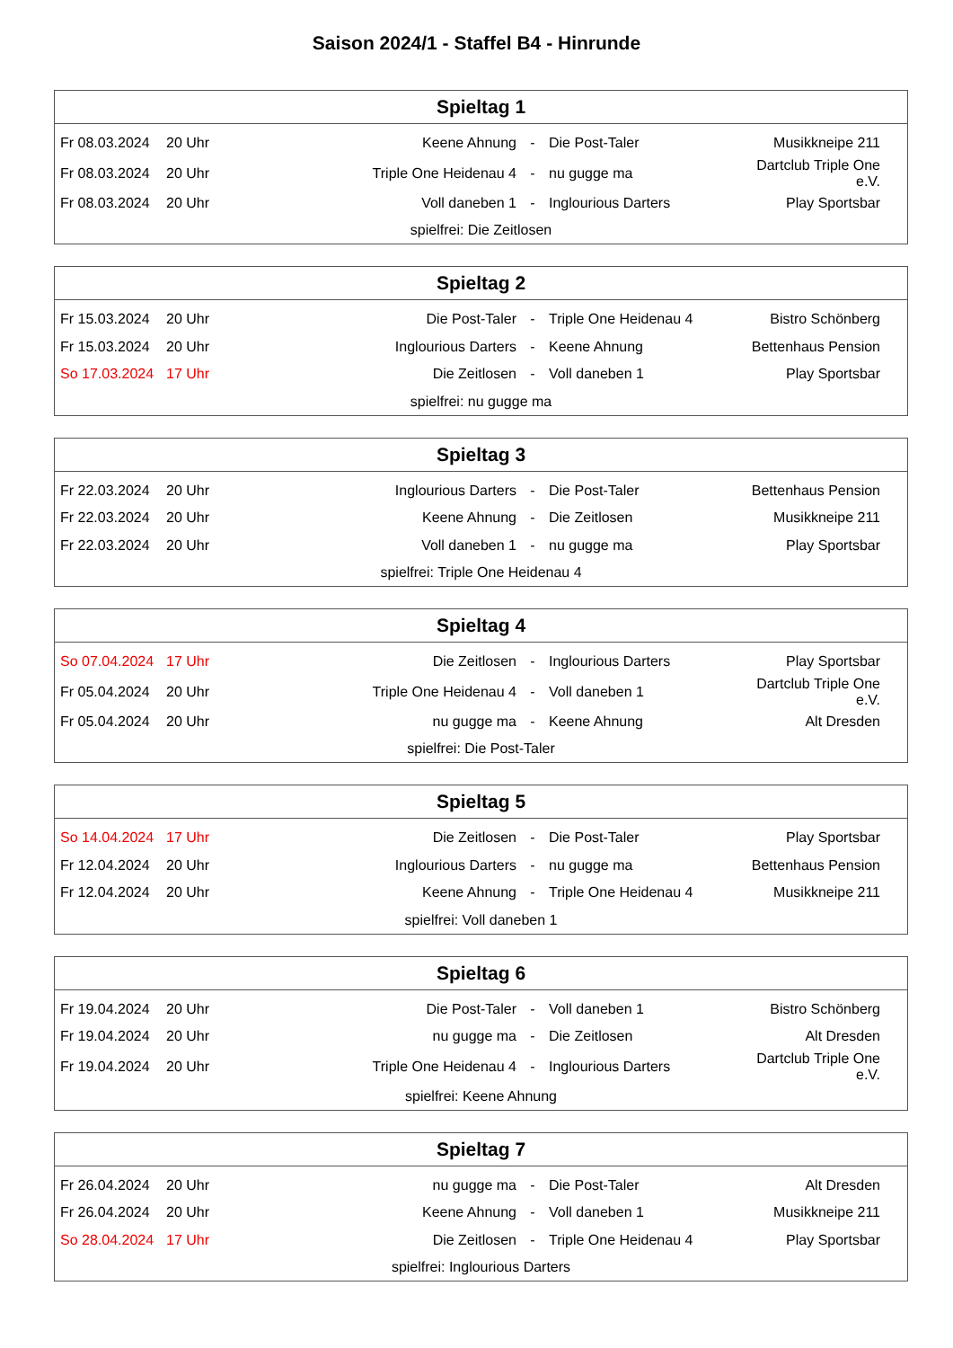Saison 2024/1 - Staffel B4 - Hinrunde
| Spieltag 1 | | | | | |
| --- | --- | --- | --- | --- | --- |
| Fr 08.03.2024 | 20 Uhr | Keene Ahnung | - | Die Post-Taler | Musikkneipe 211 |
| Fr 08.03.2024 | 20 Uhr | Triple One Heidenau 4 | - | nu gugge ma | Dartclub Triple One e.V. |
| Fr 08.03.2024 | 20 Uhr | Voll daneben 1 | - | Inglourious Darters | Play Sportsbar |
| spielfrei: Die Zeitlosen | | | | | |
| Spieltag 2 | | | | | |
| --- | --- | --- | --- | --- | --- |
| Fr 15.03.2024 | 20 Uhr | Die Post-Taler | - | Triple One Heidenau 4 | Bistro Schönberg |
| Fr 15.03.2024 | 20 Uhr | Inglourious Darters | - | Keene Ahnung | Bettenhaus Pension |
| So 17.03.2024 | 17 Uhr | Die Zeitlosen | - | Voll daneben 1 | Play Sportsbar |
| spielfrei: nu gugge ma | | | | | |
| Spieltag 3 | | | | | |
| --- | --- | --- | --- | --- | --- |
| Fr 22.03.2024 | 20 Uhr | Inglourious Darters | - | Die Post-Taler | Bettenhaus Pension |
| Fr 22.03.2024 | 20 Uhr | Keene Ahnung | - | Die Zeitlosen | Musikkneipe 211 |
| Fr 22.03.2024 | 20 Uhr | Voll daneben 1 | - | nu gugge ma | Play Sportsbar |
| spielfrei: Triple One Heidenau 4 | | | | | |
| Spieltag 4 | | | | | |
| --- | --- | --- | --- | --- | --- |
| So 07.04.2024 | 17 Uhr | Die Zeitlosen | - | Inglourious Darters | Play Sportsbar |
| Fr 05.04.2024 | 20 Uhr | Triple One Heidenau 4 | - | Voll daneben 1 | Dartclub Triple One e.V. |
| Fr 05.04.2024 | 20 Uhr | nu gugge ma | - | Keene Ahnung | Alt Dresden |
| spielfrei: Die Post-Taler | | | | | |
| Spieltag 5 | | | | | |
| --- | --- | --- | --- | --- | --- |
| So 14.04.2024 | 17 Uhr | Die Zeitlosen | - | Die Post-Taler | Play Sportsbar |
| Fr 12.04.2024 | 20 Uhr | Inglourious Darters | - | nu gugge ma | Bettenhaus Pension |
| Fr 12.04.2024 | 20 Uhr | Keene Ahnung | - | Triple One Heidenau 4 | Musikkneipe 211 |
| spielfrei: Voll daneben 1 | | | | | |
| Spieltag 6 | | | | | |
| --- | --- | --- | --- | --- | --- |
| Fr 19.04.2024 | 20 Uhr | Die Post-Taler | - | Voll daneben 1 | Bistro Schönberg |
| Fr 19.04.2024 | 20 Uhr | nu gugge ma | - | Die Zeitlosen | Alt Dresden |
| Fr 19.04.2024 | 20 Uhr | Triple One Heidenau 4 | - | Inglourious Darters | Dartclub Triple One e.V. |
| spielfrei: Keene Ahnung | | | | | |
| Spieltag 7 | | | | | |
| --- | --- | --- | --- | --- | --- |
| Fr 26.04.2024 | 20 Uhr | nu gugge ma | - | Die Post-Taler | Alt Dresden |
| Fr 26.04.2024 | 20 Uhr | Keene Ahnung | - | Voll daneben 1 | Musikkneipe 211 |
| So 28.04.2024 | 17 Uhr | Die Zeitlosen | - | Triple One Heidenau 4 | Play Sportsbar |
| spielfrei: Inglourious Darters | | | | | |